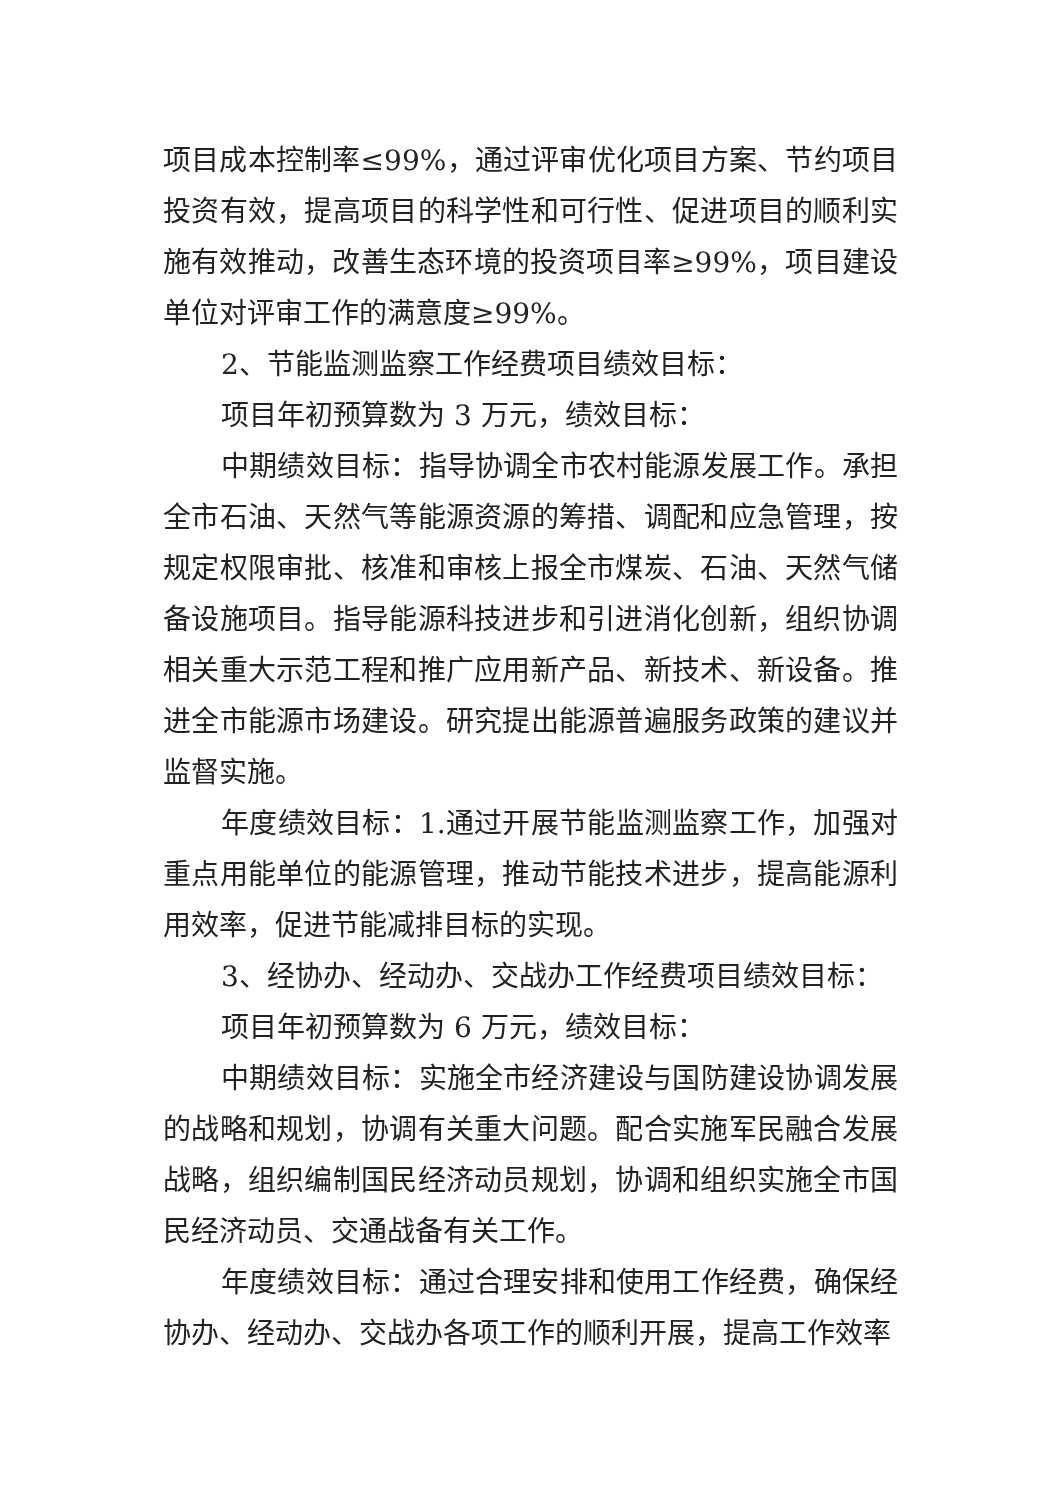项目成本控制率≤99%，通过评审优化项目方案、节约项目投资有效，提高项目的科学性和可行性、促进项目的顺利实施有效推动，改善生态环境的投资项目率≥99%，项目建设单位对评审工作的满意度≥99%。
2、节能监测监察工作经费项目绩效目标：
项目年初预算数为 3 万元，绩效目标：
中期绩效目标：指导协调全市农村能源发展工作。承担全市石油、天然气等能源资源的筹措、调配和应急管理，按规定权限审批、核准和审核上报全市煤炭、石油、天然气储备设施项目。指导能源科技进步和引进消化创新，组织协调相关重大示范工程和推广应用新产品、新技术、新设备。推进全市能源市场建设。研究提出能源普遍服务政策的建议并监督实施。
年度绩效目标：1.通过开展节能监测监察工作，加强对重点用能单位的能源管理，推动节能技术进步，提高能源利用效率，促进节能减排目标的实现。
3、经协办、经动办、交战办工作经费项目绩效目标：
项目年初预算数为 6 万元，绩效目标：
中期绩效目标：实施全市经济建设与国防建设协调发展的战略和规划，协调有关重大问题。配合实施军民融合发展战略，组织编制国民经济动员规划，协调和组织实施全市国民经济动员、交通战备有关工作。
年度绩效目标：通过合理安排和使用工作经费，确保经协办、经动办、交战办各项工作的顺利开展，提高工作效率